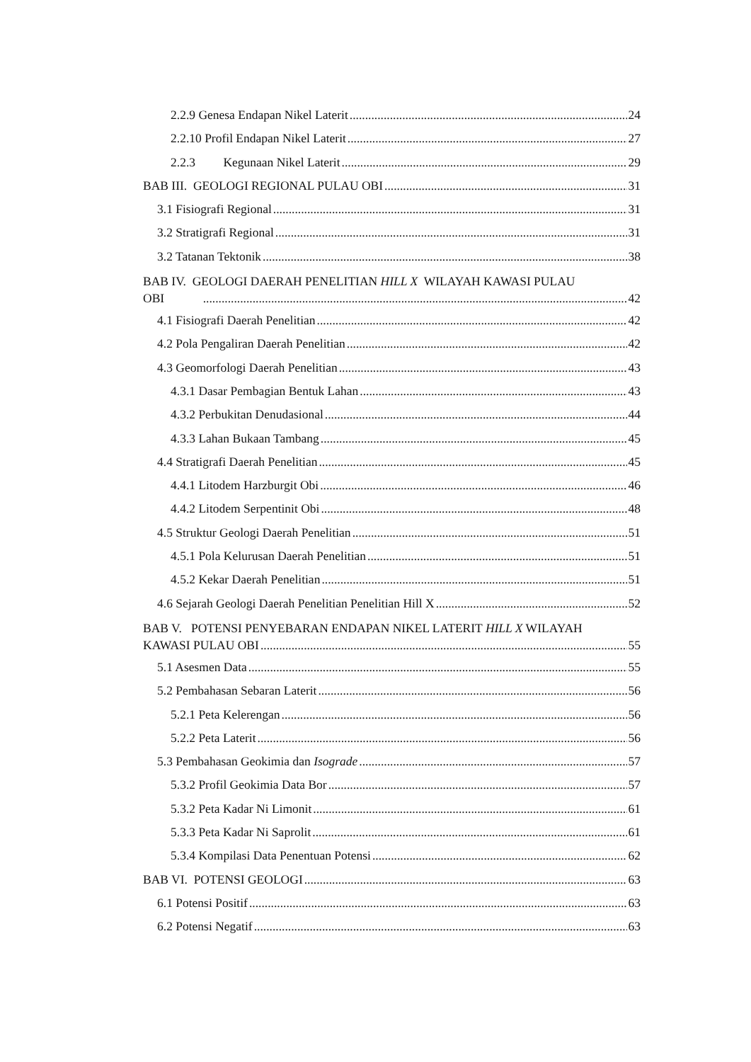2.2.9 Genesa Endapan Nikel Laterit 24
2.2.10 Profil Endapan Nikel Laterit 27
2.2.3 Kegunaan Nikel Laterit 29
BAB III. GEOLOGI REGIONAL PULAU OBI 31
3.1 Fisiografi Regional 31
3.2 Stratigrafi Regional 31
3.2 Tatanan Tektonik 38
BAB IV. GEOLOGI DAERAH PENELITIAN HILL X WILAYAH KAWASI PULAU
OBI 42
4.1 Fisiografi Daerah Penelitian 42
4.2 Pola Pengaliran Daerah Penelitian 42
4.3 Geomorfologi Daerah Penelitian 43
4.3.1 Dasar Pembagian Bentuk Lahan 43
4.3.2 Perbukitan Denudasional 44
4.3.3 Lahan Bukaan Tambang 45
4.4 Stratigrafi Daerah Penelitian 45
4.4.1 Litodem Harzburgit Obi 46
4.4.2 Litodem Serpentinit Obi 48
4.5 Struktur Geologi Daerah Penelitian 51
4.5.1 Pola Kelurusan Daerah Penelitian 51
4.5.2 Kekar Daerah Penelitian 51
4.6 Sejarah Geologi Daerah Penelitian Penelitian Hill X 52
BAB V. POTENSI PENYEBARAN ENDAPAN NIKEL LATERIT HILL X WILAYAH
KAWASI PULAU OBI 55
5.1 Asesmen Data 55
5.2 Pembahasan Sebaran Laterit 56
5.2.1 Peta Kelerengan 56
5.2.2 Peta Laterit 56
5.3 Pembahasan Geokimia dan Isograde 57
5.3.2 Profil Geokimia Data Bor 57
5.3.2 Peta Kadar Ni Limonit 61
5.3.3 Peta Kadar Ni Saprolit 61
5.3.4 Kompilasi Data Penentuan Potensi 62
BAB VI. POTENSI GEOLOGI 63
6.1 Potensi Positif 63
6.2 Potensi Negatif 63